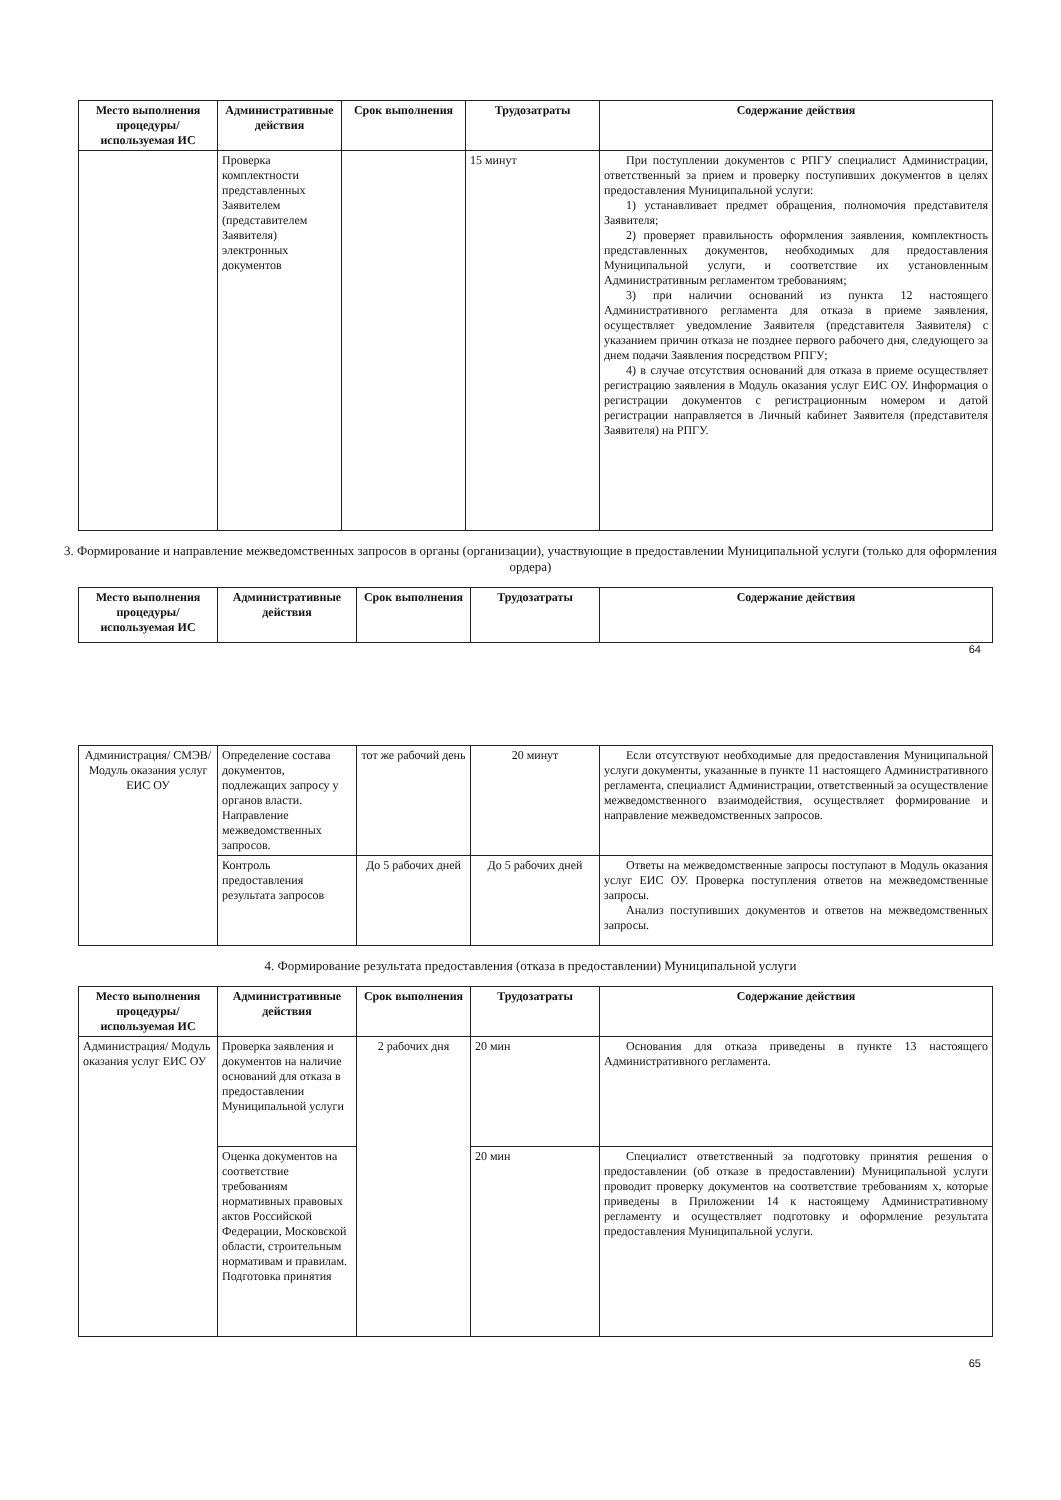| Место выполнения процедуры/ используемая ИС | Административные действия | Срок выполнения | Трудозатраты | Содержание действия |
| --- | --- | --- | --- | --- |
| | Проверка комплектности представленных Заявителем (представителем Заявителя) электронных документов | | 15 минут | При поступлении документов с РПГУ специалист Администрации, ответственный за прием и проверку поступивших документов в целях предоставления Муниципальной услуги: 1) устанавливает предмет обращения, полномочия представителя Заявителя; 2) проверяет правильность оформления заявления, комплектность представленных документов, необходимых для предоставления Муниципальной услуги, и соответствие их установленным Административным регламентом требованиям; 3) при наличии оснований из пункта 12 настоящего Административного регламента для отказа в приеме заявления, осуществляет уведомление Заявителя (представителя Заявителя) с указанием причин отказа не позднее первого рабочего дня, следующего за днем подачи Заявления посредством РПГУ; 4) в случае отсутствия оснований для отказа в приеме осуществляет регистрацию заявления в Модуль оказания услуг ЕИС ОУ. Информация о регистрации документов с регистрационным номером и датой регистрации направляется в Личный кабинет Заявителя (представителя Заявителя) на РПГУ. |
3. Формирование и направление межведомственных запросов в органы (организации), участвующие в предоставлении Муниципальной услуги (только для оформления ордера)
| Место выполнения процедуры/ используемая ИС | Административные действия | Срок выполнения | Трудозатраты | Содержание действия |
| --- | --- | --- | --- | --- |
64
| Администрация/ СМЭВ/ Модуль оказания услуг ЕИС ОУ | Определение состава документов, подлежащих запросу у органов власти. Направление межведомственных запросов. | тот же рабочий день | 20 минут | Если отсутствуют необходимые для предоставления Муниципальной услуги документы, указанные в пункте 11 настоящего Административного регламента, специалист Администрации, ответственный за осуществление межведомственного взаимодействия, осуществляет формирование и направление межведомственных запросов. |
| | Контроль предоставления результата запросов | До 5 рабочих дней | До 5 рабочих дней | Ответы на межведомственные запросы поступают в Модуль оказания услуг ЕИС ОУ. Проверка поступления ответов на межведомственные запросы. Анализ поступивших документов и ответов на межведомственных запросы. |
4. Формирование результата предоставления (отказа в предоставлении) Муниципальной услуги
| Место выполнения процедуры/используемая ИС | Административные действия | Срок выполнения | Трудозатраты | Содержание действия |
| --- | --- | --- | --- | --- |
| Администрация/ Модуль оказания услуг ЕИС ОУ | Проверка заявления и документов на наличие оснований для отказа в предоставлении Муниципальной услуги | 2 рабочих дня | 20 мин | Основания для отказа приведены в пункте 13 настоящего Административного регламента. |
| | Оценка документов на соответствие требованиям нормативных правовых актов Российской Федерации, Московской области, строительным нормативам и правилам. Подготовка принятия | | 20 мин | Специалист ответственный за подготовку принятия решения о предоставлении (об отказе в предоставлении) Муниципальной услуги проводит проверку документов на соответствие требованиям х, которые приведены в Приложении 14 к настоящему Административному регламенту и осуществляет подготовку и оформление результата предоставления Муниципальной услуги. |
65